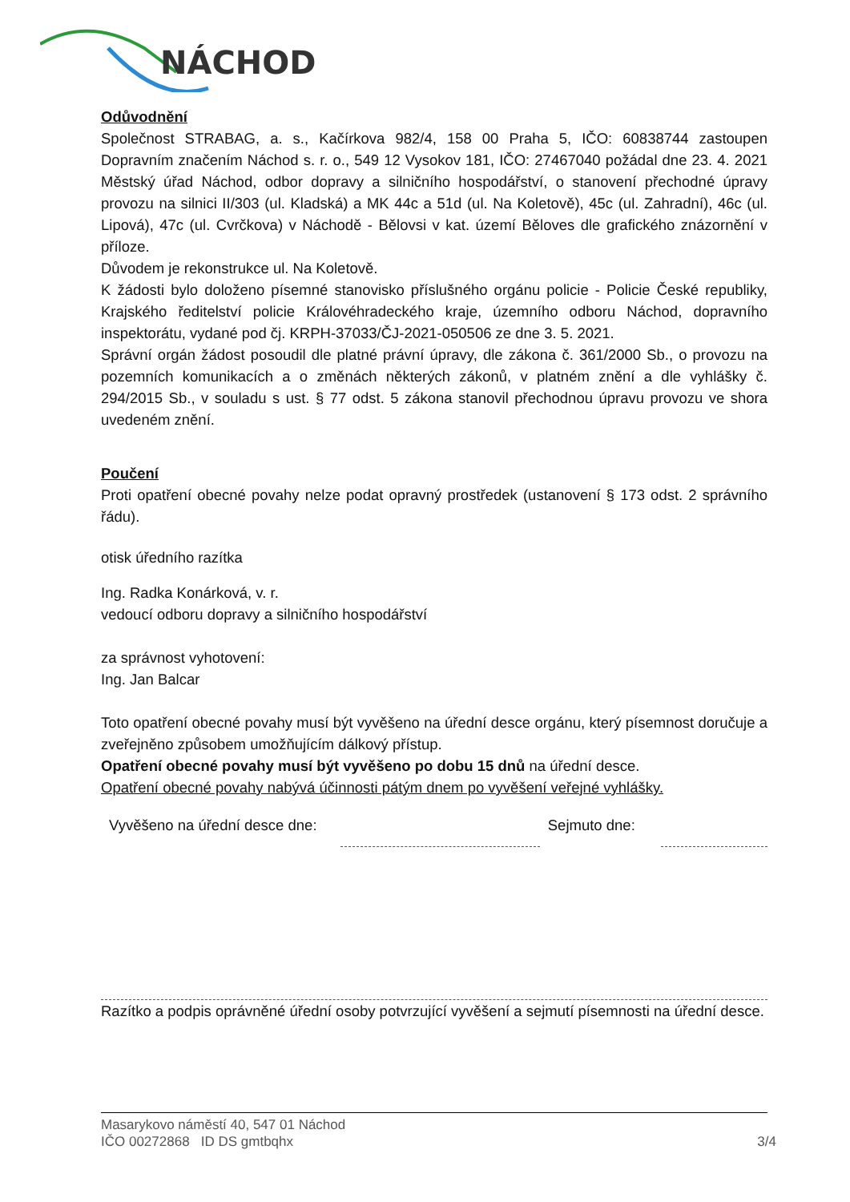NÁCHOD
Odůvodnění
Společnost STRABAG, a. s., Kačírkova 982/4, 158 00 Praha 5, IČO: 60838744 zastoupen Dopravním značením Náchod s. r. o., 549 12 Vysokov 181, IČO: 27467040 požádal dne 23. 4. 2021 Městský úřad Náchod, odbor dopravy a silničního hospodářství, o stanovení přechodné úpravy provozu na silnici II/303 (ul. Kladská) a MK 44c a 51d (ul. Na Koletově), 45c (ul. Zahradní), 46c (ul. Lipová), 47c (ul. Cvrčkova) v Náchodě - Bělovsi v kat. území Běloves dle grafického znázornění v příloze.
Důvodem je rekonstrukce ul. Na Koletově.
K žádosti bylo doloženo písemné stanovisko příslušného orgánu policie - Policie České republiky, Krajského ředitelství policie Královéhradeckého kraje, územního odboru Náchod, dopravního inspektorátu, vydané pod čj. KRPH-37033/ČJ-2021-050506 ze dne 3. 5. 2021.
Správní orgán žádost posoudil dle platné právní úpravy, dle zákona č. 361/2000 Sb., o provozu na pozemních komunikacích a o změnách některých zákonů, v platném znění a dle vyhlášky č. 294/2015 Sb., v souladu s ust. § 77 odst. 5 zákona stanovil přechodnou úpravu provozu ve shora uvedeném znění.
Poučení
Proti opatření obecné povahy nelze podat opravný prostředek (ustanovení § 173 odst. 2 správního řádu).
otisk úředního razítka
Ing. Radka Konárková, v. r.
vedoucí odboru dopravy a silničního hospodářství
za správnost vyhotovení:
Ing. Jan Balcar
Toto opatření obecné povahy musí být vyvěšeno na úřední desce orgánu, který písemnost doručuje a zveřejněno způsobem umožňujícím dálkový přístup.
Opatření obecné povahy musí být vyvěšeno po dobu 15 dnů na úřední desce.
Opatření obecné povahy nabývá účinnosti pátým dnem po vyvěšení veřejné vyhlášky.
Vyvěšeno na úřední desce dne: Sejmuto dne:
Razítko a podpis oprávněné úřední osoby potvrzující vyvěšení a sejmutí písemnosti na úřední desce.
Masarykovo náměstí 40, 547 01 Náchod
IČO 00272868 ID DS gmtbqhx 3/4